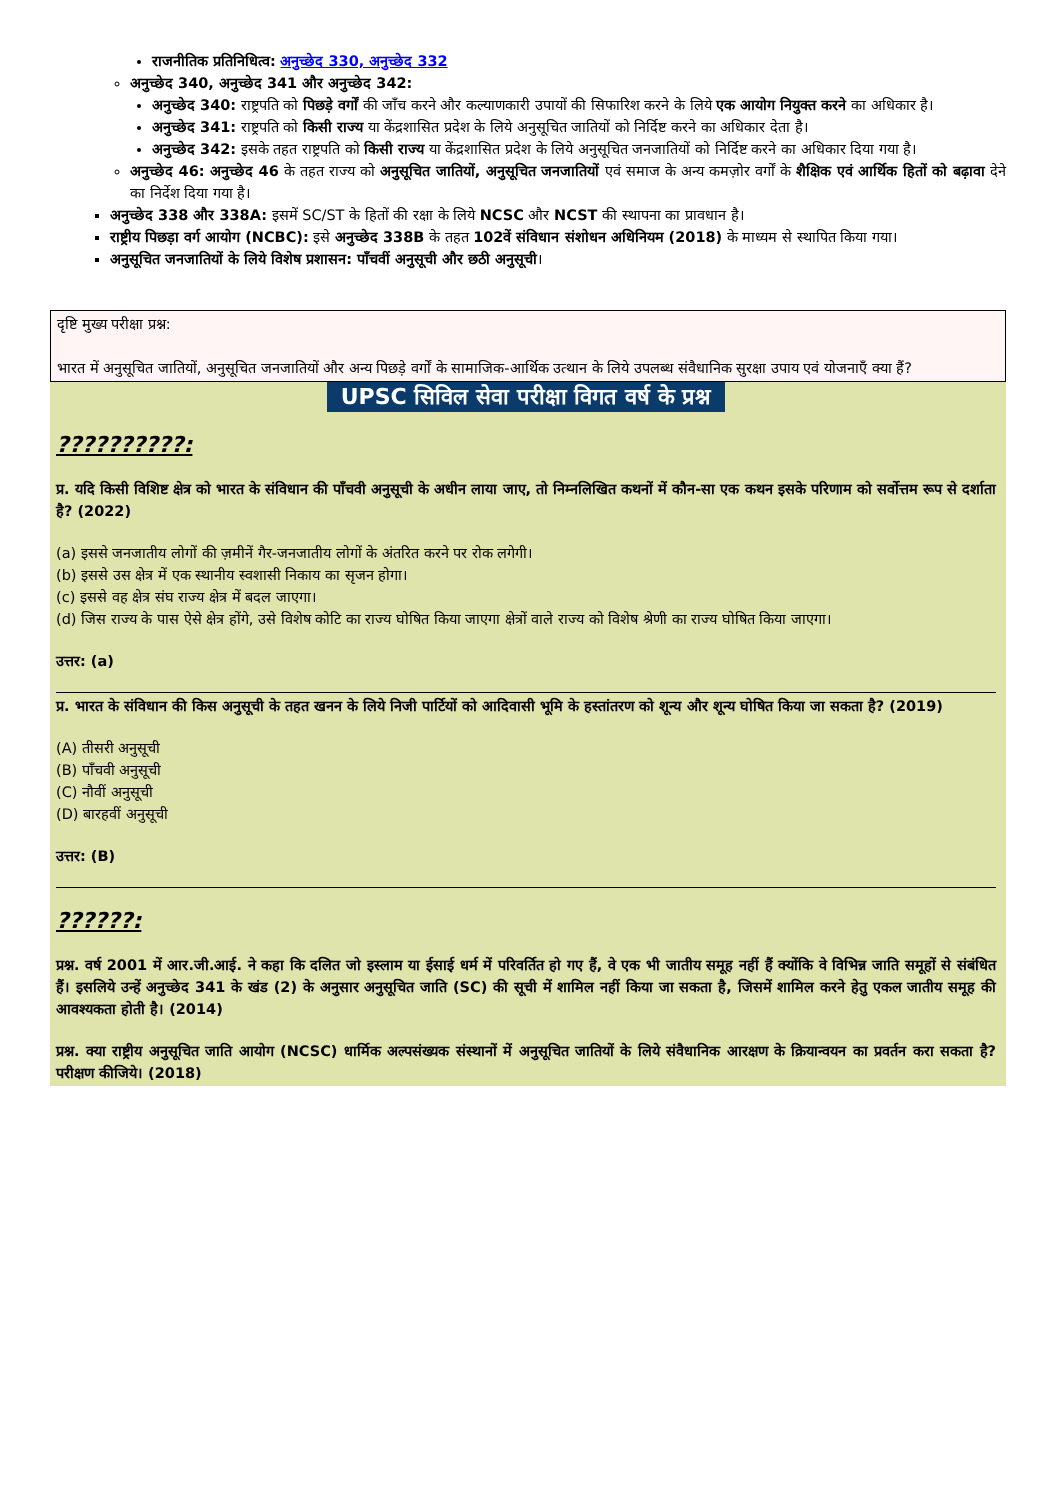राजनीतिक प्रतिनिधित्व: अनुच्छेद 330, अनुच्छेद 332
अनुच्छेद 340, अनुच्छेद 341 और अनुच्छेद 342:
अनुच्छेद 340: राष्ट्रपति को पिछड़े वर्गों की जाँच करने और कल्याणकारी उपायों की सिफारिश करने के लिये एक आयोग नियुक्त करने का अधिकार है।
अनुच्छेद 341: राष्ट्रपति को किसी राज्य या केंद्रशासित प्रदेश के लिये अनुसूचित जातियों को निर्दिष्ट करने का अधिकार देता है।
अनुच्छेद 342: इसके तहत राष्ट्रपति को किसी राज्य या केंद्रशासित प्रदेश के लिये अनुसूचित जनजातियों को निर्दिष्ट करने का अधिकार दिया गया है।
अनुच्छेद 46: अनुच्छेद 46 के तहत राज्य को अनुसूचित जातियों, अनुसूचित जनजातियों एवं समाज के अन्य कमज़ोर वर्गों के शैक्षिक एवं आर्थिक हितों को बढ़ावा देने का निर्देश दिया गया है।
अनुच्छेद 338 और 338A: इसमें SC/ST के हितों की रक्षा के लिये NCSC और NCST की स्थापना का प्रावधान है।
राष्ट्रीय पिछड़ा वर्ग आयोग (NCBC): इसे अनुच्छेद 338B के तहत 102वें संविधान संशोधन अधिनियम (2018) के माध्यम से स्थापित किया गया।
अनुसूचित जनजातियों के लिये विशेष प्रशासन: पाँचवीं अनुसूची और छठी अनुसूची।
दृष्टि मुख्य परीक्षा प्रश्न:
भारत में अनुसूचित जातियों, अनुसूचित जनजातियों और अन्य पिछड़े वर्गों के सामाजिक-आर्थिक उत्थान के लिये उपलब्ध संवैधानिक सुरक्षा उपाय एवं योजनाएँ क्या हैं?
UPSC सिविल सेवा परीक्षा विगत वर्ष के प्रश्न
??????????:
प्र. यदि किसी विशिष्ट क्षेत्र को भारत के संविधान की पाँचवी अनुसूची के अधीन लाया जाए, तो निम्नलिखित कथनों में कौन-सा एक कथन इसके परिणाम को सर्वोत्तम रूप से दर्शाता है? (2022)
(a) इससे जनजातीय लोगों की ज़मीनें गैर-जनजातीय लोगों के अंतरित करने पर रोक लगेगी।
(b) इससे उस क्षेत्र में एक स्थानीय स्वशासी निकाय का सृजन होगा।
(c) इससे वह क्षेत्र संघ राज्य क्षेत्र में बदल जाएगा।
(d) जिस राज्य के पास ऐसे क्षेत्र होंगे, उसे विशेष कोटि का राज्य घोषित किया जाएगा क्षेत्रों वाले राज्य को विशेष श्रेणी का राज्य घोषित किया जाएगा।
उत्तर: (a)
प्र. भारत के संविधान की किस अनुसूची के तहत खनन के लिये निजी पार्टियों को आदिवासी भूमि के हस्तांतरण को शून्य और शून्य घोषित किया जा सकता है? (2019)
(A) तीसरी अनुसूची
(B) पाँचवी अनुसूची
(C) नौवीं अनुसूची
(D) बारहवीं अनुसूची
उत्तर: (B)
??????:
प्रश्न. वर्ष 2001 में आर.जी.आई. ने कहा कि दलित जो इस्लाम या ईसाई धर्म में परिवर्तित हो गए हैं, वे एक भी जातीय समूह नहीं हैं क्योंकि वे विभिन्न जाति समूहों से संबंधित हैं। इसलिये उन्हें अनुच्छेद 341 के खंड (2) के अनुसार अनुसूचित जाति (SC) की सूची में शामिल नहीं किया जा सकता है, जिसमें शामिल करने हेतु एकल जातीय समूह की आवश्यकता होती है। (2014)
प्रश्न. क्या राष्ट्रीय अनुसूचित जाति आयोग (NCSC) धार्मिक अल्पसंख्यक संस्थानों में अनुसूचित जातियों के लिये संवैधानिक आरक्षण के क्रियान्वयन का प्रवर्तन करा सकता है? परीक्षण कीजिये। (2018)